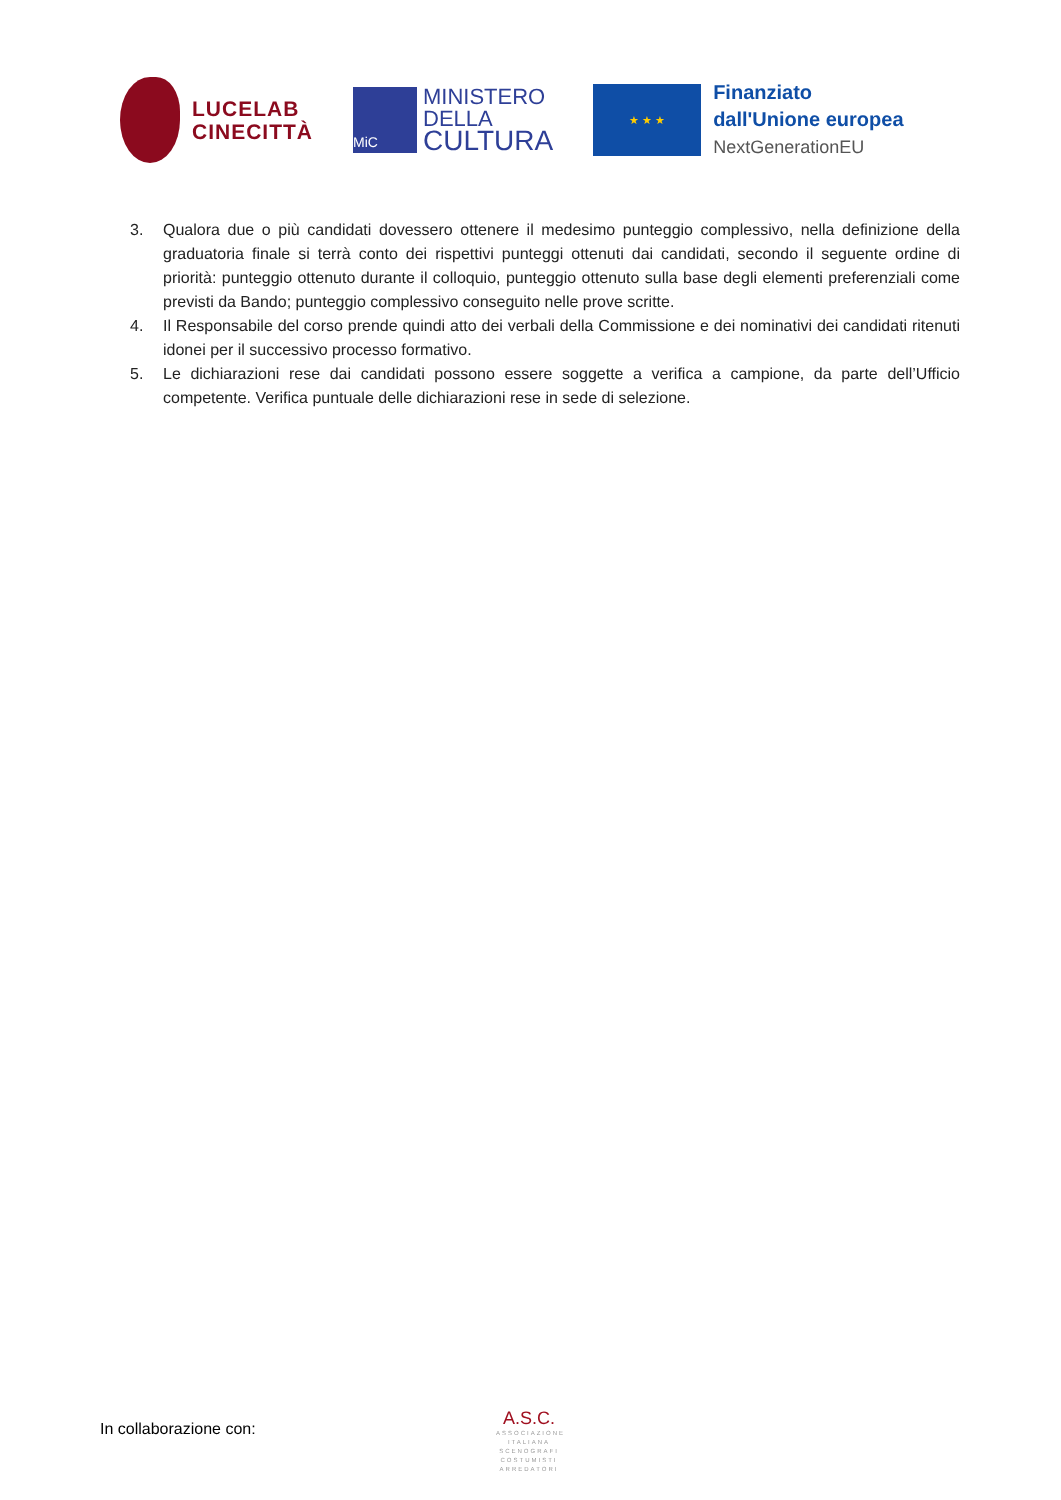LUCELAB
CINECITTÀ
MiC
MINISTERO
DELLA
CULTURA
★ ★ ★
Finanziato
dall'Unione europea
NextGenerationEU
3. Qualora due o più candidati dovessero ottenere il medesimo punteggio complessivo, nella definizione della graduatoria finale si terrà conto dei rispettivi punteggi ottenuti dai candidati, secondo il seguente ordine di priorità: punteggio ottenuto durante il colloquio, punteggio ottenuto sulla base degli elementi preferenziali come previsti da Bando; punteggio complessivo conseguito nelle prove scritte.
4. Il Responsabile del corso prende quindi atto dei verbali della Commissione e dei nominativi dei candidati ritenuti idonei per il successivo processo formativo.
5. Le dichiarazioni rese dai candidati possono essere soggette a verifica a campione, da parte dell’Ufficio competente. Verifica puntuale delle dichiarazioni rese in sede di selezione.
In collaborazione con:
A.S.C.
ASSOCIAZIONE ITALIANA SCENOGRAFI COSTUMISTI ARREDATORI